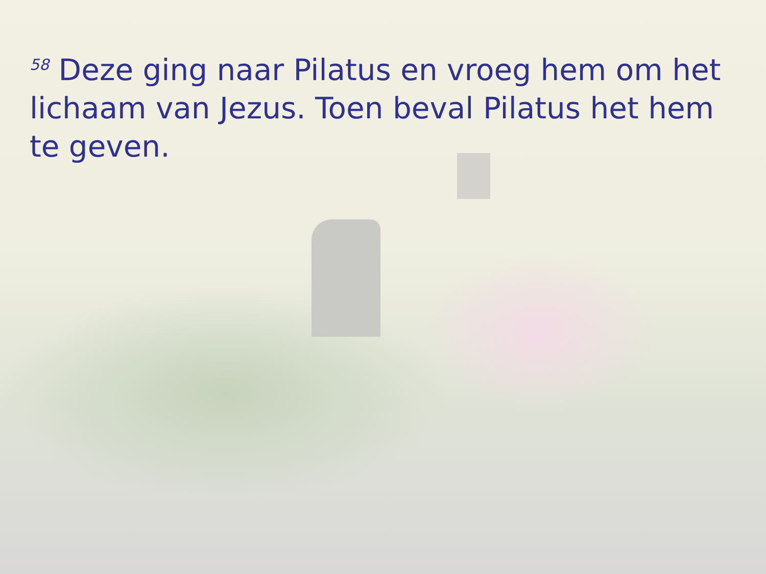<sup>58</sup> Deze ging naar Pilatus en vroeg hem om het lichaam van Jezus. Toen beval Pilatus het hem te geven.